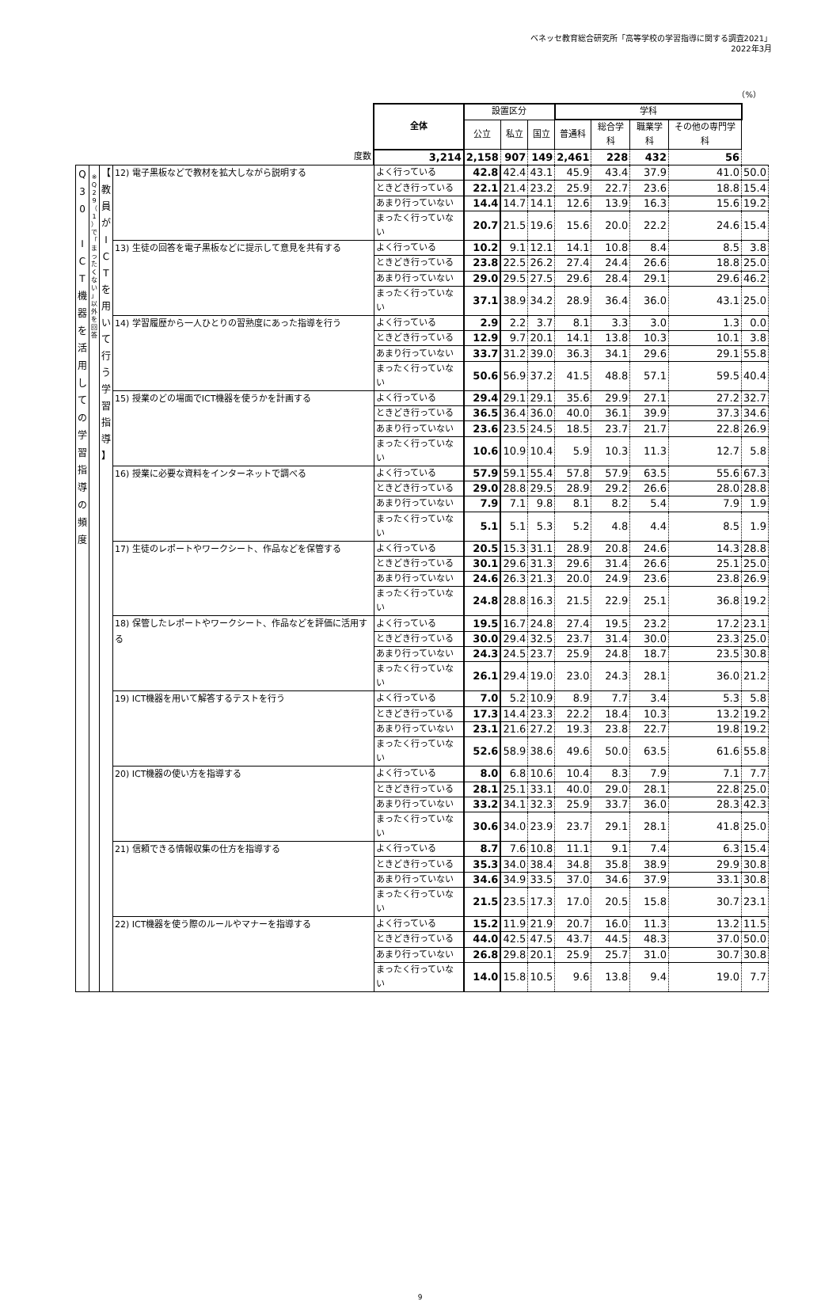ベネッセ教育総合研究所「高等学校の学習指導に関する調査2021」
2022年3月
（%）
| | | | | 全体 | 設置区分 | | | 学科 | | | | |
| | | | | | 公立 | 私立 | 国立 | 普通科 | 総合学科 | 職業学科 | その他の専門学科 | |
| 度数 | | | | 3,214 | 2,158 | 907 | 149 | 2,461 | 228 | 432 | 56 | |
| Q 3 0 I C T 機 器 を 活 用 し て の 学 習 指 導 の 頻 度 | ※ Q 2 9 （ 1 ） で 「 ま っ た く な い 」 以 外 を 回 答 | 【 教 員 が I C T を 用 い て 行 う 学 習 指 導 】 | 12) 電子黒板などで教材を拡大しながら説明する | よく行っている | 42.8 | 42.4 | 43.1 | 45.9 | 43.4 | 37.9 | 41.0 | 50.0 |
| | | | | ときどき行っている | 22.1 | 21.4 | 23.2 | 25.9 | 22.7 | 23.6 | 18.8 | 15.4 |
| | | | | あまり行っていない | 14.4 | 14.7 | 14.1 | 12.6 | 13.9 | 16.3 | 15.6 | 19.2 |
| | | | | まったく行っていない | 20.7 | 21.5 | 19.6 | 15.6 | 20.0 | 22.2 | 24.6 | 15.4 |
| | | | 13) 生徒の回答を電子黒板などに提示して意見を共有する | よく行っている | 10.2 | 9.1 | 12.1 | 14.1 | 10.8 | 8.4 | 8.5 | 3.8 |
| | | | | ときどき行っている | 23.8 | 22.5 | 26.2 | 27.4 | 24.4 | 26.6 | 18.8 | 25.0 |
| | | | | あまり行っていない | 29.0 | 29.5 | 27.5 | 29.6 | 28.4 | 29.1 | 29.6 | 46.2 |
| | | | | まったく行っていない | 37.1 | 38.9 | 34.2 | 28.9 | 36.4 | 36.0 | 43.1 | 25.0 |
| | | | 14) 学習履歴から一人ひとりの習熟度にあった指導を行う | よく行っている | 2.9 | 2.2 | 3.7 | 8.1 | 3.3 | 3.0 | 1.3 | 0.0 |
| | | | | ときどき行っている | 12.9 | 9.7 | 20.1 | 14.1 | 13.8 | 10.3 | 10.1 | 3.8 |
| | | | | あまり行っていない | 33.7 | 31.2 | 39.0 | 36.3 | 34.1 | 29.6 | 29.1 | 55.8 |
| | | | | まったく行っていない | 50.6 | 56.9 | 37.2 | 41.5 | 48.8 | 57.1 | 59.5 | 40.4 |
| | | | 15) 授業のどの場面でICT機器を使うかを計画する | よく行っている | 29.4 | 29.1 | 29.1 | 35.6 | 29.9 | 27.1 | 27.2 | 32.7 |
| | | | | ときどき行っている | 36.5 | 36.4 | 36.0 | 40.0 | 36.1 | 39.9 | 37.3 | 34.6 |
| | | | | あまり行っていない | 23.6 | 23.5 | 24.5 | 18.5 | 23.7 | 21.7 | 22.8 | 26.9 |
| | | | | まったく行っていない | 10.6 | 10.9 | 10.4 | 5.9 | 10.3 | 11.3 | 12.7 | 5.8 |
| | | | 16) 授業に必要な資料をインターネットで調べる | よく行っている | 57.9 | 59.1 | 55.4 | 57.8 | 57.9 | 63.5 | 55.6 | 67.3 |
| | | | | ときどき行っている | 29.0 | 28.8 | 29.5 | 28.9 | 29.2 | 26.6 | 28.0 | 28.8 |
| | | | | あまり行っていない | 7.9 | 7.1 | 9.8 | 8.1 | 8.2 | 5.4 | 7.9 | 1.9 |
| | | | | まったく行っていない | 5.1 | 5.1 | 5.3 | 5.2 | 4.8 | 4.4 | 8.5 | 1.9 |
| | | | 17) 生徒のレポートやワークシート、作品などを保管する | よく行っている | 20.5 | 15.3 | 31.1 | 28.9 | 20.8 | 24.6 | 14.3 | 28.8 |
| | | | | ときどき行っている | 30.1 | 29.6 | 31.3 | 29.6 | 31.4 | 26.6 | 25.1 | 25.0 |
| | | | | あまり行っていない | 24.6 | 26.3 | 21.3 | 20.0 | 24.9 | 23.6 | 23.8 | 26.9 |
| | | | | まったく行っていない | 24.8 | 28.8 | 16.3 | 21.5 | 22.9 | 25.1 | 36.8 | 19.2 |
| | | | 18) 保管したレポートやワークシート、作品などを評価に活用する | よく行っている | 19.5 | 16.7 | 24.8 | 27.4 | 19.5 | 23.2 | 17.2 | 23.1 |
| | | | | ときどき行っている | 30.0 | 29.4 | 32.5 | 23.7 | 31.4 | 30.0 | 23.3 | 25.0 |
| | | | | あまり行っていない | 24.3 | 24.5 | 23.7 | 25.9 | 24.8 | 18.7 | 23.5 | 30.8 |
| | | | | まったく行っていない | 26.1 | 29.4 | 19.0 | 23.0 | 24.3 | 28.1 | 36.0 | 21.2 |
| | | | 19) ICT機器を用いて解答するテストを行う | よく行っている | 7.0 | 5.2 | 10.9 | 8.9 | 7.7 | 3.4 | 5.3 | 5.8 |
| | | | | ときどき行っている | 17.3 | 14.4 | 23.3 | 22.2 | 18.4 | 10.3 | 13.2 | 19.2 |
| | | | | あまり行っていない | 23.1 | 21.6 | 27.2 | 19.3 | 23.8 | 22.7 | 19.8 | 19.2 |
| | | | | まったく行っていない | 52.6 | 58.9 | 38.6 | 49.6 | 50.0 | 63.5 | 61.6 | 55.8 |
| | | | 20) ICT機器の使い方を指導する | よく行っている | 8.0 | 6.8 | 10.6 | 10.4 | 8.3 | 7.9 | 7.1 | 7.7 |
| | | | | ときどき行っている | 28.1 | 25.1 | 33.1 | 40.0 | 29.0 | 28.1 | 22.8 | 25.0 |
| | | | | あまり行っていない | 33.2 | 34.1 | 32.3 | 25.9 | 33.7 | 36.0 | 28.3 | 42.3 |
| | | | | まったく行っていない | 30.6 | 34.0 | 23.9 | 23.7 | 29.1 | 28.1 | 41.8 | 25.0 |
| | | | 21) 信頼できる情報収集の仕方を指導する | よく行っている | 8.7 | 7.6 | 10.8 | 11.1 | 9.1 | 7.4 | 6.3 | 15.4 |
| | | | | ときどき行っている | 35.3 | 34.0 | 38.4 | 34.8 | 35.8 | 38.9 | 29.9 | 30.8 |
| | | | | あまり行っていない | 34.6 | 34.9 | 33.5 | 37.0 | 34.6 | 37.9 | 33.1 | 30.8 |
| | | | | まったく行っていない | 21.5 | 23.5 | 17.3 | 17.0 | 20.5 | 15.8 | 30.7 | 23.1 |
| | | | 22) ICT機器を使う際のルールやマナーを指導する | よく行っている | 15.2 | 11.9 | 21.9 | 20.7 | 16.0 | 11.3 | 13.2 | 11.5 |
| | | | | ときどき行っている | 44.0 | 42.5 | 47.5 | 43.7 | 44.5 | 48.3 | 37.0 | 50.0 |
| | | | | あまり行っていない | 26.8 | 29.8 | 20.1 | 25.9 | 25.7 | 31.0 | 30.7 | 30.8 |
| | | | | まったく行っていない | 14.0 | 15.8 | 10.5 | 9.6 | 13.8 | 9.4 | 19.0 | 7.7 |
9